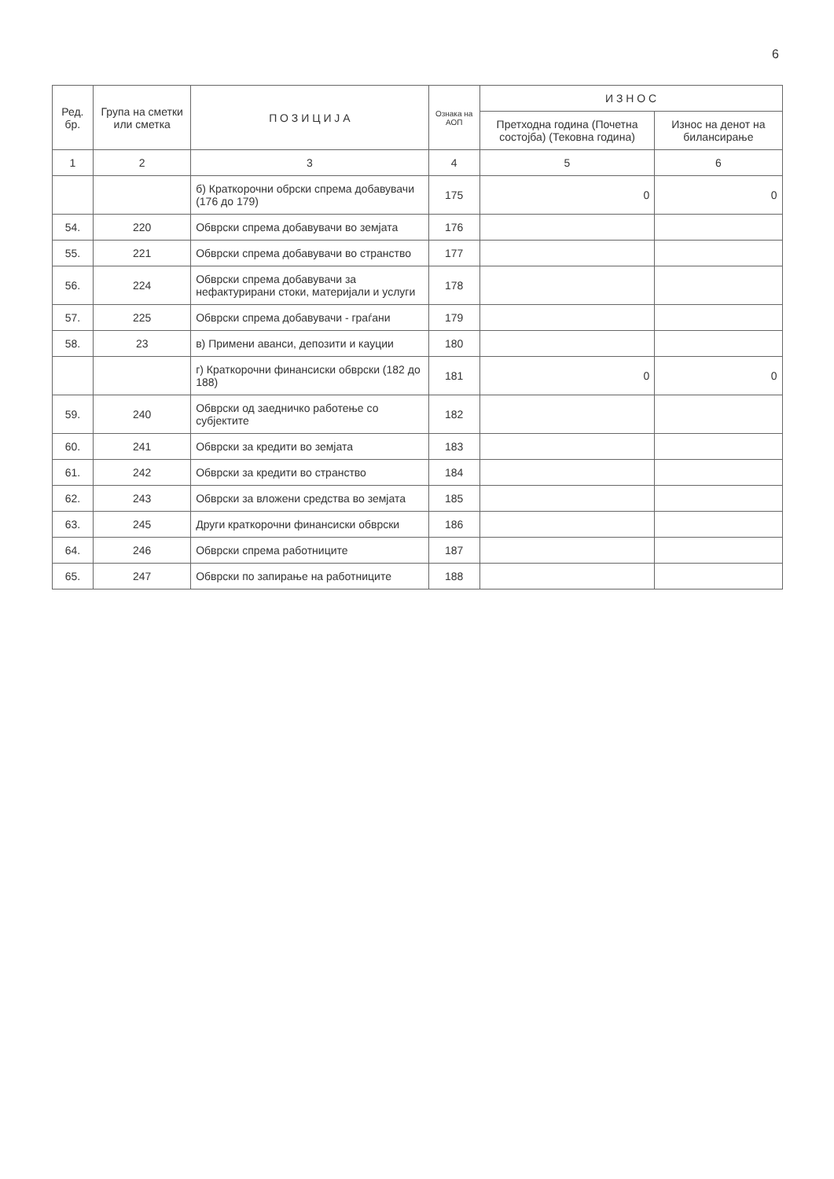6
| Ред. бр. | Група на сметки или сметка | П О З И Ц И Ј А | Ознака на АОП | И З Н О С | |
| --- | --- | --- | --- | --- | --- |
| | | | | Претходна година (Почетна состојба) (Тековна година) | Износ на денот на билансирање |
| 1 | 2 | 3 | 4 | 5 | 6 |
| | | б) Краткорочни обрски спрема добавувачи (176 до 179) | 175 | 0 | 0 |
| 54. | 220 | Обврски спрема добавувачи во земјата | 176 | | |
| 55. | 221 | Обврски спрема добавувачи во странство | 177 | | |
| 56. | 224 | Обврски спрема добавувачи за нефактурирани стоки, материјали и услуги | 178 | | |
| 57. | 225 | Обврски спрема добавувачи - граѓани | 179 | | |
| 58. | 23 | в) Примени аванси, депозити и кауции | 180 | | |
| | | г) Краткорочни финансиски обврски (182 до 188) | 181 | 0 | 0 |
| 59. | 240 | Обврски од заедничко работење со субјектите | 182 | | |
| 60. | 241 | Обврски за кредити во земјата | 183 | | |
| 61. | 242 | Обврски за кредити во странство | 184 | | |
| 62. | 243 | Обврски за вложени средства во земјата | 185 | | |
| 63. | 245 | Други краткорочни финансиски обврски | 186 | | |
| 64. | 246 | Обврски спрема работниците | 187 | | |
| 65. | 247 | Обврски по запирање на работниците | 188 | | |